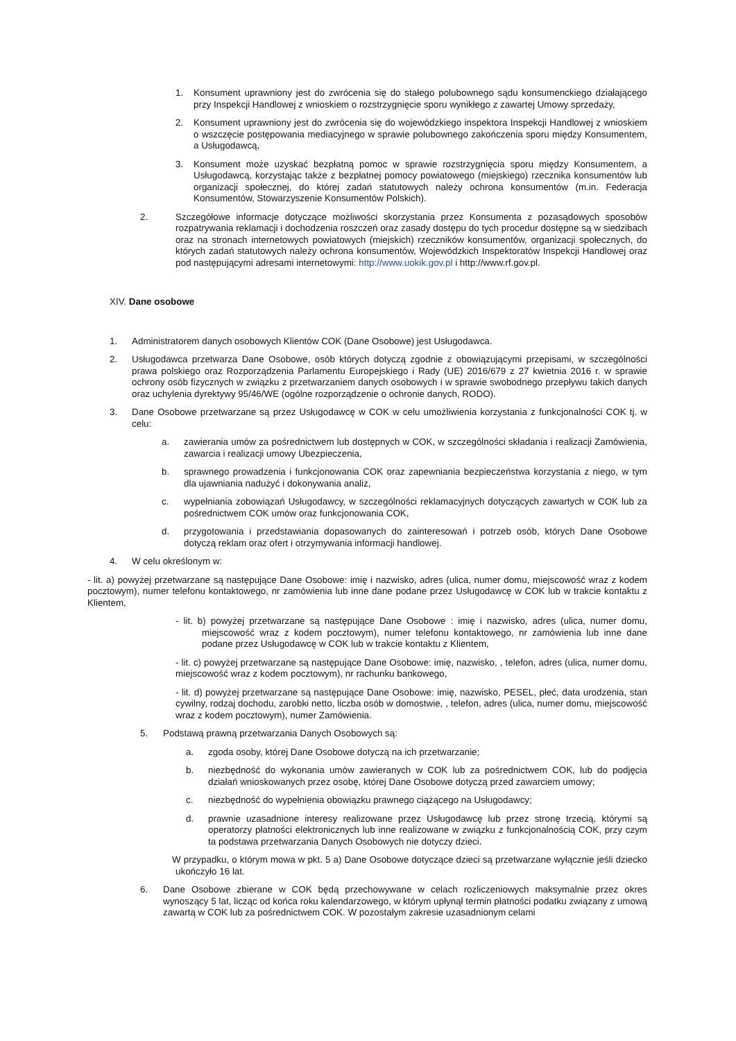1. Konsument uprawniony jest do zwrócenia się do stałego polubownego sądu konsumenckiego działającego przy Inspekcji Handlowej z wnioskiem o rozstrzygnięcie sporu wynikłego z zawartej Umowy sprzedaży,
2. Konsument uprawniony jest do zwrócenia się do wojewódzkiego inspektora Inspekcji Handlowej z wnioskiem o wszczęcie postępowania mediacyjnego w sprawie polubownego zakończenia sporu między Konsumentem, a Usługodawcą,
3. Konsument może uzyskać bezpłatną pomoc w sprawie rozstrzygnięcia sporu między Konsumentem, a Usługodawcą, korzystając także z bezpłatnej pomocy powiatowego (miejskiego) rzecznika konsumentów lub organizacji społecznej, do której zadań statutowych należy ochrona konsumentów (m.in. Federacja Konsumentów, Stowarzyszenie Konsumentów Polskich).
2. Szczegółowe informacje dotyczące możliwości skorzystania przez Konsumenta z pozasądowych sposobów rozpatrywania reklamacji i dochodzenia roszczeń oraz zasady dostępu do tych procedur dostępne są w siedzibach oraz na stronach internetowych powiatowych (miejskich) rzeczników konsumentów, organizacji społecznych, do których zadań statutowych należy ochrona konsumentów, Wojewódzkich Inspektoratów Inspekcji Handlowej oraz pod następującymi adresami internetowymi: http://www.uokik.gov.pl i http://www.rf.gov.pl.
XIV. Dane osobowe
1. Administratorem danych osobowych Klientów COK (Dane Osobowe) jest Usługodawca.
2. Usługodawca przetwarza Dane Osobowe, osób których dotyczą zgodnie z obowiązującymi przepisami, w szczególności prawa polskiego oraz Rozporządzenia Parlamentu Europejskiego i Rady (UE) 2016/679 z 27 kwietnia 2016 r. w sprawie ochrony osób fizycznych w związku z przetwarzaniem danych osobowych i w sprawie swobodnego przepływu takich danych oraz uchylenia dyrektywy 95/46/WE (ogólne rozporządzenie o ochronie danych, RODO).
3. Dane Osobowe przetwarzane są przez Usługodawcę w COK w celu umożliwienia korzystania z funkcjonalności COK tj. w celu:
a. zawierania umów za pośrednictwem lub dostępnych w COK, w szczególności składania i realizacji Zamówienia, zawarcia i realizacji umowy Ubezpieczenia,
b. sprawnego prowadzenia i funkcjonowania COK oraz zapewniania bezpieczeństwa korzystania z niego, w tym dla ujawniania nadużyć i dokonywania analiz,
c. wypełniania zobowiązań Usługodawcy, w szczególności reklamacyjnych dotyczących zawartych w COK lub za pośrednictwem COK umów oraz funkcjonowania COK,
d. przygotowania i przedstawiania dopasowanych do zainteresowań i potrzeb osób, których Dane Osobowe dotyczą reklam oraz ofert i otrzymywania informacji handlowej.
4. W celu określonym w:
- lit. a) powyżej przetwarzane są następujące Dane Osobowe: imię i nazwisko, adres (ulica, numer domu, miejscowość wraz z kodem pocztowym), numer telefonu kontaktowego, nr zamówienia lub inne dane podane przez Usługodawcę w COK lub w trakcie kontaktu z Klientem,
- lit. b) powyżej przetwarzane są następujące Dane Osobowe : imię i nazwisko, adres (ulica, numer domu, miejscowość wraz z kodem pocztowym), numer telefonu kontaktowego, nr zamówienia lub inne dane podane przez Usługodawcę w COK lub w trakcie kontaktu z Klientem,
- lit. c) powyżej przetwarzane są następujące Dane Osobowe: imię, nazwisko, , telefon, adres (ulica, numer domu, miejscowość wraz z kodem pocztowym), nr rachunku bankowego,
- lit. d) powyżej przetwarzane są następujące Dane Osobowe: imię, nazwisko, PESEL, płeć, data urodzenia, stan cywilny, rodzaj dochodu, zarobki netto, liczba osób w domostwie, , telefon, adres (ulica, numer domu, miejscowość wraz z kodem pocztowym), numer Zamówienia.
5. Podstawą prawną przetwarzania Danych Osobowych są:
a. zgoda osoby, której Dane Osobowe dotyczą na ich przetwarzanie;
b. niezbędność do wykonania umów zawieranych w COK lub za pośrednictwem COK, lub do podjęcia działań wnioskowanych przez osobę, której Dane Osobowe dotyczą przed zawarciem umowy;
c. niezbędność do wypełnienia obowiązku prawnego ciążącego na Usługodawcy;
d. prawnie uzasadnione interesy realizowane przez Usługodawcę lub przez stronę trzecią, którymi są operatorzy płatności elektronicznych lub inne realizowane w związku z funkcjonalnością COK, przy czym ta podstawa przetwarzania Danych Osobowych nie dotyczy dzieci.
W przypadku, o którym mowa w pkt. 5 a) Dane Osobowe dotyczące dzieci są przetwarzane wyłącznie jeśli dziecko ukończyło 16 lat.
6. Dane Osobowe zbierane w COK będą przechowywane w celach rozliczeniowych maksymalnie przez okres wynoszący 5 lat, licząc od końca roku kalendarzowego, w którym upłynął termin płatności podatku związany z umową zawartą w COK lub za pośrednictwem COK. W pozostałym zakresie uzasadnionym celami